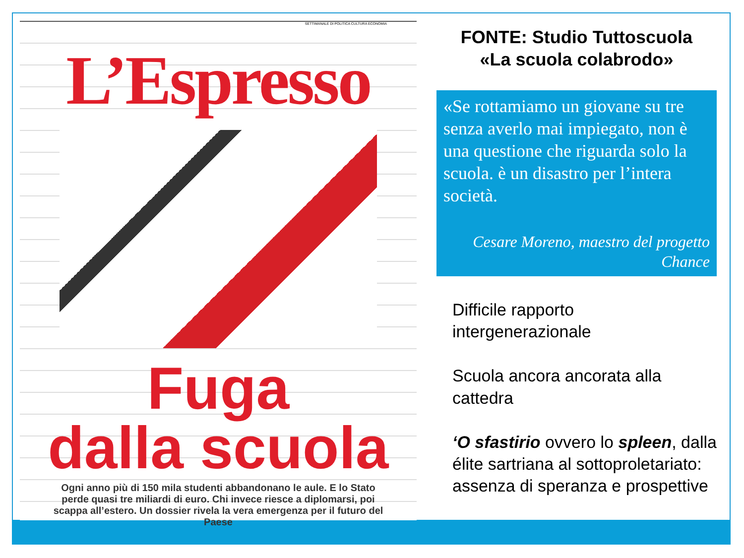SETTIMANALE DI POLITICA CULTURA ECONOMIA
L’Espresso
Fuga
dalla scuola
Ogni anno più di 150 mila studenti abbandonano le aule. E lo Stato perde quasi tre miliardi di euro. Chi invece riesce a diplomarsi, poi scappa all’estero. Un dossier rivela la vera emergenza per il futuro del Paese
FONTE: Studio Tuttoscuola
«La scuola colabrodo»
«Se rottamiamo un giovane su tre senza averlo mai impiegato, non è una questione che riguarda solo la scuola. è un disastro per l’intera società.
Cesare Moreno, maestro del progetto Chance
Difficile rapporto intergenerazionale
Scuola ancora ancorata alla cattedra
‘O sfastirio ovvero lo spleen, dalla élite sartriana al sottoproletariato: assenza di speranza e prospettive